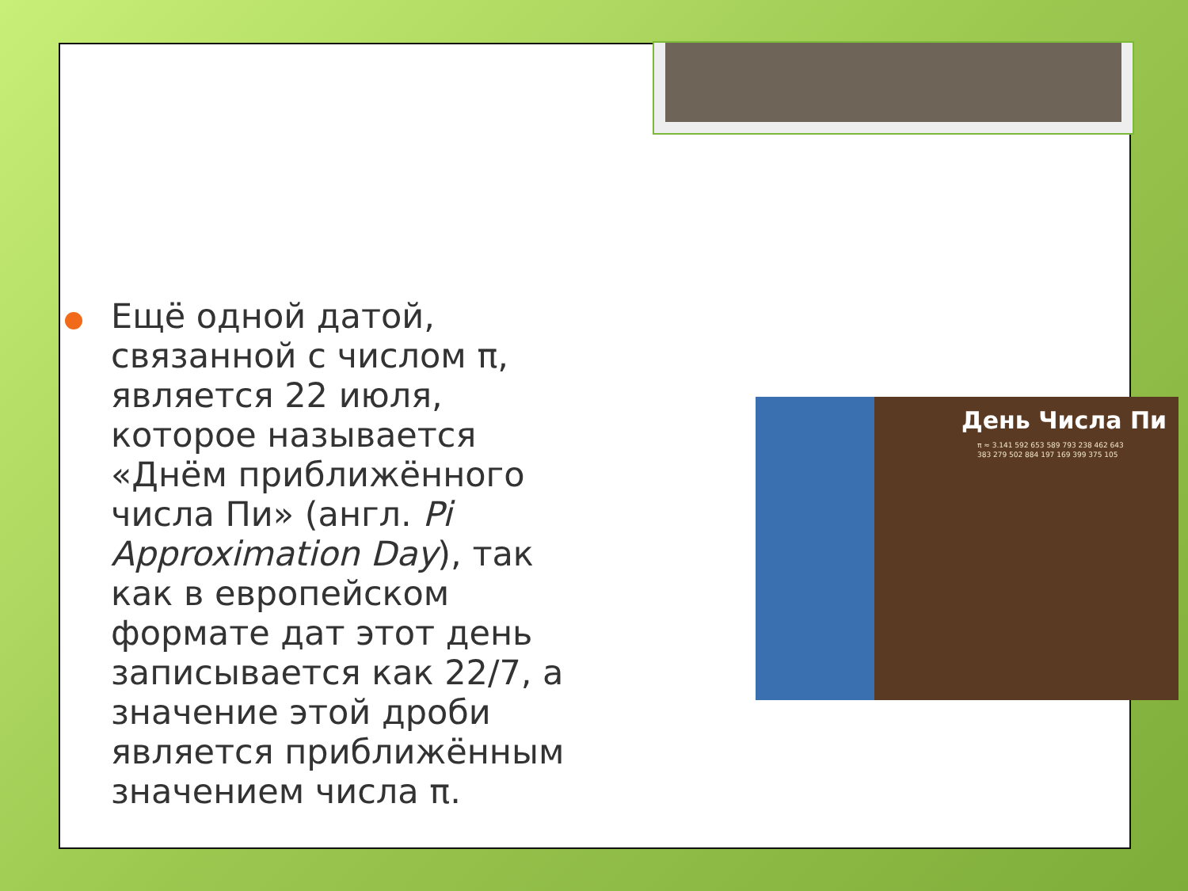Ещё одной датой, связанной с числом π, является 22 июля, которое называется «Днём приближённого числа Пи» (англ. Pi Approximation Day), так как в европейском формате дат этот день записывается как 22/7, а значение этой дроби является приближённым значением числа π.
День Числа Пи
π ≈ 3.141 592 653 589 793 238 462 643
383 279 502 884 197 169 399 375 105